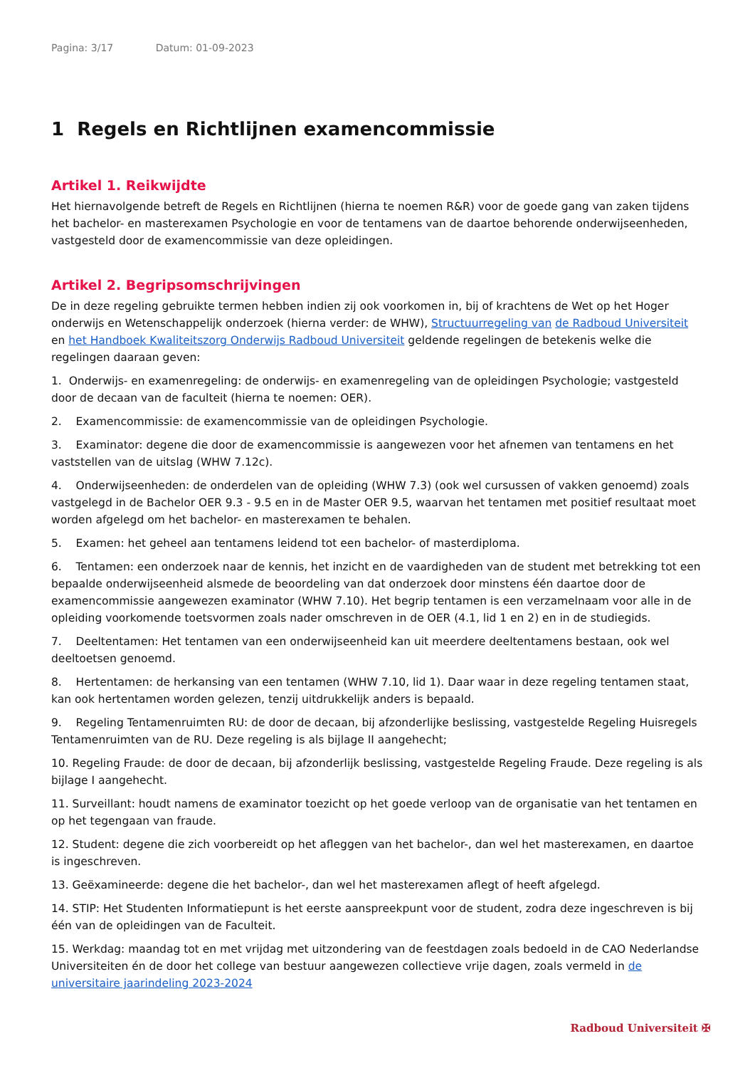Pagina: 3/17 Datum: 01-09-2023
1 Regels en Richtlijnen examencommissie
Artikel 1. Reikwijdte
Het hiernavolgende betreft de Regels en Richtlijnen (hierna te noemen R&R) voor de goede gang van zaken tijdens het bachelor- en masterexamen Psychologie en voor de tentamens van de daartoe behorende onderwijseenheden, vastgesteld door de examencommissie van deze opleidingen.
Artikel 2. Begripsomschrijvingen
De in deze regeling gebruikte termen hebben indien zij ook voorkomen in, bij of krachtens de Wet op het Hoger onderwijs en Wetenschappelijk onderzoek (hierna verder: de WHW), Structuurregeling van de Radboud Universiteit en het Handboek Kwaliteitszorg Onderwijs Radboud Universiteit geldende regelingen de betekenis welke die regelingen daaraan geven:
1. Onderwijs- en examenregeling: de onderwijs- en examenregeling van de opleidingen Psychologie; vastgesteld door de decaan van de faculteit (hierna te noemen: OER).
2. Examencommissie: de examencommissie van de opleidingen Psychologie.
3. Examinator: degene die door de examencommissie is aangewezen voor het afnemen van tentamens en het vaststellen van de uitslag (WHW 7.12c).
4. Onderwijseenheden: de onderdelen van de opleiding (WHW 7.3) (ook wel cursussen of vakken genoemd) zoals vastgelegd in de Bachelor OER 9.3 - 9.5 en in de Master OER 9.5, waarvan het tentamen met positief resultaat moet worden afgelegd om het bachelor- en masterexamen te behalen.
5. Examen: het geheel aan tentamens leidend tot een bachelor- of masterdiploma.
6. Tentamen: een onderzoek naar de kennis, het inzicht en de vaardigheden van de student met betrekking tot een bepaalde onderwijseenheid alsmede de beoordeling van dat onderzoek door minstens één daartoe door de examencommissie aangewezen examinator (WHW 7.10). Het begrip tentamen is een verzamelnaam voor alle in de opleiding voorkomende toetsvormen zoals nader omschreven in de OER (4.1, lid 1 en 2) en in de studiegids.
7. Deeltentamen: Het tentamen van een onderwijseenheid kan uit meerdere deeltentamens bestaan, ook wel deeltoetsen genoemd.
8. Hertentamen: de herkansing van een tentamen (WHW 7.10, lid 1). Daar waar in deze regeling tentamen staat, kan ook hertentamen worden gelezen, tenzij uitdrukkelijk anders is bepaald.
9. Regeling Tentamenruimten RU: de door de decaan, bij afzonderlijke beslissing, vastgestelde Regeling Huisregels Tentamenruimten van de RU. Deze regeling is als bijlage II aangehecht;
10. Regeling Fraude: de door de decaan, bij afzonderlijk beslissing, vastgestelde Regeling Fraude. Deze regeling is als bijlage I aangehecht.
11. Surveillant: houdt namens de examinator toezicht op het goede verloop van de organisatie van het tentamen en op het tegengaan van fraude.
12. Student: degene die zich voorbereidt op het afleggen van het bachelor-, dan wel het masterexamen, en daartoe is ingeschreven.
13. Geëxamineerde: degene die het bachelor-, dan wel het masterexamen aflegt of heeft afgelegd.
14. STIP: Het Studenten Informatiepunt is het eerste aanspreekpunt voor de student, zodra deze ingeschreven is bij één van de opleidingen van de Faculteit.
15. Werkdag: maandag tot en met vrijdag met uitzondering van de feestdagen zoals bedoeld in de CAO Nederlandse Universiteiten én de door het college van bestuur aangewezen collectieve vrije dagen, zoals vermeld in de universitaire jaarindeling 2023-2024
Radboud Universiteit ✠